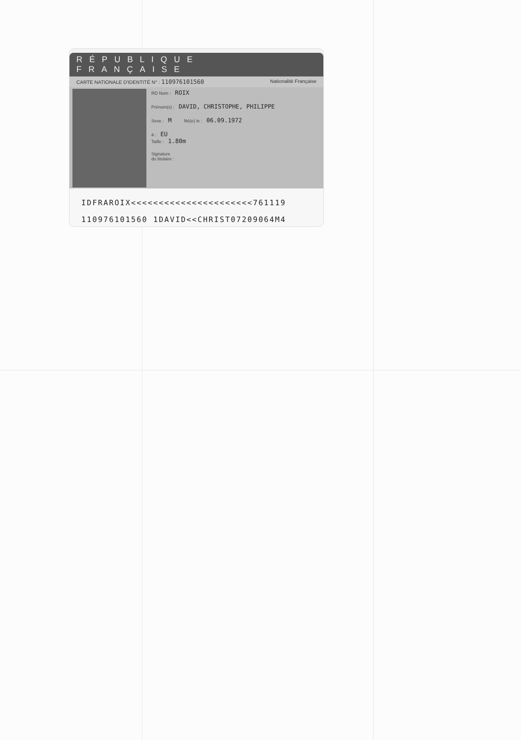RÉPUBLIQUE FRANÇAISE
CARTE NATIONALE D'IDENTITÉ N° : 110976101560 Nationalité Française
RD Nom : ROIX
Prénom(s) : DAVID, CHRISTOPHE, PHILIPPE
Sexe : M Né(e) le : 06.09.1972
à : EU
Taille : 1.80m
Signature
du titulaire :
IDFRAROIX<<<<<<<<<<<<<<<<<<<<<<761119
110976101560 1DAVID<<CHRIST07209064M4